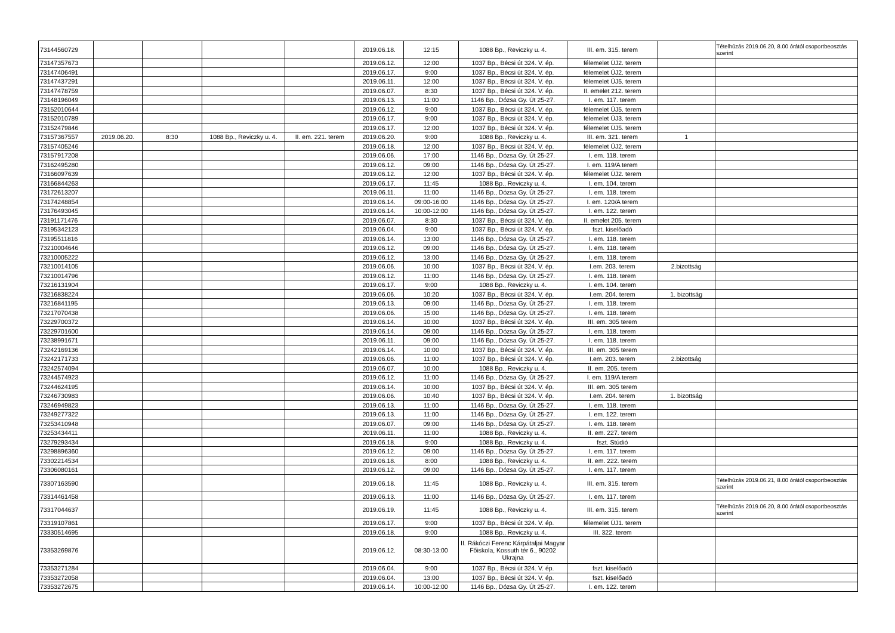| 73144560729 | | | | | 2019.06.18. | 12:15 | 1088 Bp., Reviczky u. 4. | III. em. 315. terem | | Tételhúzás 2019.06.20, 8.00 órától csoportbeosztás szerint |
| 73147357673 | | | | | 2019.06.12. | 12:00 | 1037 Bp., Bécsi út 324. V. ép. | félemelet ÚJ2. terem | | |
| 73147406491 | | | | | 2019.06.17. | 9:00 | 1037 Bp., Bécsi út 324. V. ép. | félemelet ÚJ2. terem | | |
| 73147437291 | | | | | 2019.06.11. | 12:00 | 1037 Bp., Bécsi út 324. V. ép. | félemelet ÚJ5. terem | | |
| 73147478759 | | | | | 2019.06.07. | 8:30 | 1037 Bp., Bécsi út 324. V. ép. | II. emelet 212. terem | | |
| 73148196049 | | | | | 2019.06.13. | 11:00 | 1146 Bp., Dózsa Gy. Út 25-27. | I. em. 117. terem | | |
| 73152010644 | | | | | 2019.06.12. | 9:00 | 1037 Bp., Bécsi út 324. V. ép. | félemelet ÚJ5. terem | | |
| 73152010789 | | | | | 2019.06.17. | 9:00 | 1037 Bp., Bécsi út 324. V. ép. | félemelet ÚJ3. terem | | |
| 73152479846 | | | | | 2019.06.17. | 12:00 | 1037 Bp., Bécsi út 324. V. ép. | félemelet ÚJ5. terem | | |
| 73157367557 | 2019.06.20. | 8:30 | 1088 Bp., Reviczky u. 4. | II. em. 221. terem | 2019.06.20. | 9:00 | 1088 Bp., Reviczky u. 4. | III. em. 321. terem | 1 | |
| 73157405246 | | | | | 2019.06.18. | 12:00 | 1037 Bp., Bécsi út 324. V. ép. | félemelet ÚJ2. terem | | |
| 73157917208 | | | | | 2019.06.06. | 17:00 | 1146 Bp., Dózsa Gy. Út 25-27. | I. em. 118. terem | | |
| 73162495280 | | | | | 2019.06.12. | 09:00 | 1146 Bp., Dózsa Gy. Út 25-27. | I. em. 119/A terem | | |
| 73166097639 | | | | | 2019.06.12. | 12:00 | 1037 Bp., Bécsi út 324. V. ép. | félemelet ÚJ2. terem | | |
| 73166844263 | | | | | 2019.06.17. | 11:45 | 1088 Bp., Reviczky u. 4. | I. em. 104. terem | | |
| 73172613207 | | | | | 2019.06.11. | 11:00 | 1146 Bp., Dózsa Gy. Út 25-27. | I. em. 118. terem | | |
| 73174248854 | | | | | 2019.06.14. | 09:00-16:00 | 1146 Bp., Dózsa Gy. Út 25-27. | I. em. 120/A terem | | |
| 73176493045 | | | | | 2019.06.14. | 10:00-12:00 | 1146 Bp., Dózsa Gy. Út 25-27. | I. em. 122. terem | | |
| 73191171476 | | | | | 2019.06.07. | 8:30 | 1037 Bp., Bécsi út 324. V. ép. | II. emelet 205. terem | | |
| 73195342123 | | | | | 2019.06.04. | 9:00 | 1037 Bp., Bécsi út 324. V. ép. | fszt. kiselőadó | | |
| 73195511816 | | | | | 2019.06.14. | 13:00 | 1146 Bp., Dózsa Gy. Út 25-27. | I. em. 118. terem | | |
| 73210004646 | | | | | 2019.06.12. | 09:00 | 1146 Bp., Dózsa Gy. Út 25-27. | I. em. 118. terem | | |
| 73210005222 | | | | | 2019.06.12. | 13:00 | 1146 Bp., Dózsa Gy. Út 25-27. | I. em. 118. terem | | |
| 73210014105 | | | | | 2019.06.06. | 10:00 | 1037 Bp., Bécsi út 324. V. ép. | I.em. 203. terem | 2.bizottság | |
| 73210014796 | | | | | 2019.06.12. | 11:00 | 1146 Bp., Dózsa Gy. Út 25-27. | I. em. 118. terem | | |
| 73216131904 | | | | | 2019.06.17. | 9:00 | 1088 Bp., Reviczky u. 4. | I. em. 104. terem | | |
| 73216838224 | | | | | 2019.06.06. | 10:20 | 1037 Bp., Bécsi út 324. V. ép. | I.em. 204. terem | 1. bizottság | |
| 73216841195 | | | | | 2019.06.13. | 09:00 | 1146 Bp., Dózsa Gy. Út 25-27. | I. em. 118. terem | | |
| 73217070438 | | | | | 2019.06.06. | 15:00 | 1146 Bp., Dózsa Gy. Út 25-27. | I. em. 118. terem | | |
| 73229700372 | | | | | 2019.06.14. | 10:00 | 1037 Bp., Bécsi út 324. V. ép. | III. em. 305 terem | | |
| 73229701600 | | | | | 2019.06.14. | 09:00 | 1146 Bp., Dózsa Gy. Út 25-27. | I. em. 118. terem | | |
| 73238991671 | | | | | 2019.06.11. | 09:00 | 1146 Bp., Dózsa Gy. Út 25-27. | I. em. 118. terem | | |
| 73242169136 | | | | | 2019.06.14. | 10:00 | 1037 Bp., Bécsi út 324. V. ép. | III. em. 305 terem | | |
| 73242171733 | | | | | 2019.06.06. | 11:00 | 1037 Bp., Bécsi út 324. V. ép. | I.em. 203. terem | 2.bizottság | |
| 73242574094 | | | | | 2019.06.07. | 10:00 | 1088 Bp., Reviczky u. 4. | II. em. 205. terem | | |
| 73244574923 | | | | | 2019.06.12. | 11:00 | 1146 Bp., Dózsa Gy. Út 25-27. | I. em. 119/A terem | | |
| 73244624195 | | | | | 2019.06.14. | 10:00 | 1037 Bp., Bécsi út 324. V. ép. | III. em. 305 terem | | |
| 73246730983 | | | | | 2019.06.06. | 10:40 | 1037 Bp., Bécsi út 324. V. ép. | I.em. 204. terem | 1. bizottság | |
| 73246949823 | | | | | 2019.06.13. | 11:00 | 1146 Bp., Dózsa Gy. Út 25-27. | I. em. 118. terem | | |
| 73249277322 | | | | | 2019.06.13. | 11:00 | 1146 Bp., Dózsa Gy. Út 25-27. | I. em. 122. terem | | |
| 73253410948 | | | | | 2019.06.07. | 09:00 | 1146 Bp., Dózsa Gy. Út 25-27. | I. em. 118. terem | | |
| 73253434411 | | | | | 2019.06.11. | 11:00 | 1088 Bp., Reviczky u. 4. | II. em. 227. terem | | |
| 73279293434 | | | | | 2019.06.18. | 9:00 | 1088 Bp., Reviczky u. 4. | fszt. Stúdió | | |
| 73298896360 | | | | | 2019.06.12. | 09:00 | 1146 Bp., Dózsa Gy. Út 25-27. | I. em. 117. terem | | |
| 73302214534 | | | | | 2019.06.18. | 8:00 | 1088 Bp., Reviczky u. 4. | II. em. 222. terem | | |
| 73306080161 | | | | | 2019.06.12. | 09:00 | 1146 Bp., Dózsa Gy. Út 25-27. | I. em. 117. terem | | |
| 73307163590 | | | | | 2019.06.18. | 11:45 | 1088 Bp., Reviczky u. 4. | III. em. 315. terem | | Tételhúzás 2019.06.21, 8.00 órától csoportbeosztás szerint |
| 73314461458 | | | | | 2019.06.13. | 11:00 | 1146 Bp., Dózsa Gy. Út 25-27. | I. em. 117. terem | | |
| 73317044637 | | | | | 2019.06.19. | 11:45 | 1088 Bp., Reviczky u. 4. | III. em. 315. terem | | Tételhúzás 2019.06.20, 8.00 órától csoportbeosztás szerint |
| 73319107861 | | | | | 2019.06.17. | 9:00 | 1037 Bp., Bécsi út 324. V. ép. | félemelet ÚJ1. terem | | |
| 73330514695 | | | | | 2019.06.18. | 9:00 | 1088 Bp., Reviczky u. 4. | III. 322. terem | | |
| 73353269876 | | | | | 2019.06.12. | 08:30-13:00 | II. Rákóczi Ferenc Kárpátaljai Magyar Főiskola, Kossuth tér 6., 90202 Ukrajna | | | |
| 73353271284 | | | | | 2019.06.04. | 9:00 | 1037 Bp., Bécsi út 324. V. ép. | fszt. kiselőadó | | |
| 73353272058 | | | | | 2019.06.04. | 13:00 | 1037 Bp., Bécsi út 324. V. ép. | fszt. kiselőadó | | |
| 73353272675 | | | | | 2019.06.14. | 10:00-12:00 | 1146 Bp., Dózsa Gy. Út 25-27. | I. em. 122. terem | | |